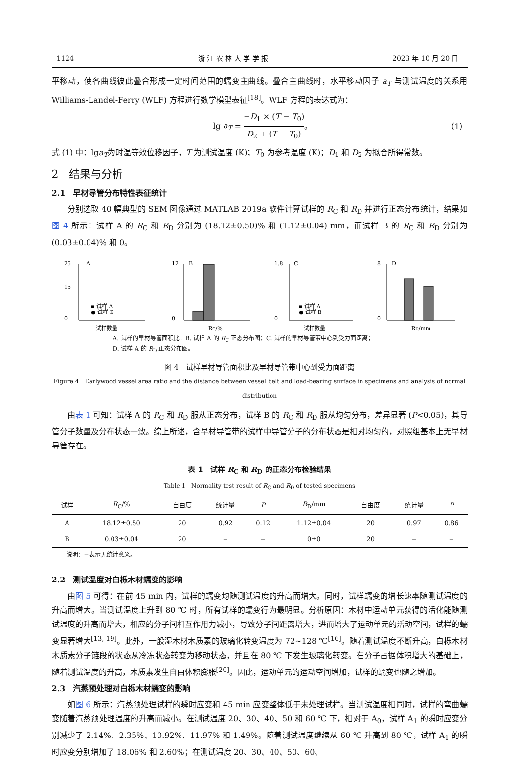1124 浙 江 农 林 大 学 学 报 2023 年 10 月 20 日
平移动，使各曲线彼此叠合形成一定时间范围的蠕变主曲线。叠合主曲线时，水平移动因子 a<sub>T</sub> 与测试温度的关系用 Williams-Landel-Ferry (WLF) 方程进行数学模型表征<sup>[18]</sup>。WLF 方程的表达式为：
lg a<sub>T</sub> = −D<sub>1</sub> × (T − T<sub>0</sub>) D<sub>2</sub> + (T − T<sub>0</sub>)。 （1）
式 (1) 中：lga<sub>T</sub>为时温等效位移因子，T 为测试温度 (K)；T<sub>0</sub> 为参考温度 (K)；D<sub>1</sub> 和 D<sub>2</sub> 为拟合所得常数。
2　结果与分析
2.1　早材导管分布特性表征统计
分别选取 40 幅典型的 SEM 图像通过 MATLAB 2019a 软件计算试样的 R<sub>C</sub> 和 R<sub>D</sub> 并进行正态分布统计，结果如图 4 所示：试样 A 的 R<sub>C</sub> 和 R<sub>D</sub> 分别为 (18.12±0.50)% 和 (1.12±0.04) mm，而试样 B 的 R<sub>C</sub> 和 R<sub>D</sub> 分别为 (0.03±0.04)% 和 0。
A
25
15
0
▪ 试样 A
● 试样 B
试样数量
B
12
0
RC/%
C
1.8
0
▪ 试样 A
● 试样 B
试样数量
D
8
0
RD/mm
A. 试样的早材导管面积比；B. 试样 A 的 R<sub>C</sub> 正态分布图；C. 试样的早材导管带中心到受力面距离；
D. 试样 A 的 R<sub>D</sub> 正态分布图。
图 4　试样早材导管面积比及早材导管带中心到受力面距离
Figure 4　Earlywood vessel area ratio and the distance between vessel belt and load-bearing surface in specimens and analysis of normal distribution
由表 1 可知：试样 A 的 R<sub>C</sub> 和 R<sub>D</sub> 服从正态分布，试样 B 的 R<sub>C</sub> 和 R<sub>D</sub> 服从均匀分布，差异显著 (P<0.05)，其导管分子数量及分布状态一致。综上所述，含早材导管带的试样中导管分子的分布状态是相对均匀的，对照组基本上无早材导管存在。
表 1　试样 R<sub>C</sub> 和 R<sub>D</sub> 的正态分布检验结果
Table 1　Normality test result of R<sub>C</sub> and R<sub>D</sub> of tested specimens
| 试样 | R<sub>C</sub>/% | 自由度 | 统计量 | P | R<sub>D</sub>/mm | 自由度 | 统计量 | P |
| --- | --- | --- | --- | --- | --- | --- | --- | --- |
| A | 18.12±0.50 | 20 | 0.92 | 0.12 | 1.12±0.04 | 20 | 0.97 | 0.86 |
| B | 0.03±0.04 | 20 | − | − | 0±0 | 20 | − | − |
说明：−表示无统计意义。
2.2　测试温度对白栎木材蠕变的影响
由图 5 可得：在前 45 min 内，试样的蠕变均随测试温度的升高而增大。同时，试样蠕变的增长速率随测试温度的升高而增大。当测试温度上升到 80 ℃ 时，所有试样的蠕变行为最明显。分析原因：木材中运动单元获得的活化能随测试温度的升高而增大，相应的分子间相互作用力减小，导致分子间距离增大，进而增大了运动单元的活动空间，试样的蠕变显著增大<sup>[13, 19]</sup>。此外，一般湿木材木质素的玻璃化转变温度为 72~128 ℃<sup>[16]</sup>。随着测试温度不断升高，白栎木材木质素分子链段的状态从冷冻状态转变为移动状态，并且在 80 ℃ 下发生玻璃化转变。在分子占据体积增大的基础上，随着测试温度的升高，木质素发生自由体积膨胀<sup>[20]</sup>。因此，运动单元的运动空间增加，试样的蠕变也随之增加。
2.3　汽蒸预处理对白栎木材蠕变的影响
如图 6 所示：汽蒸预处理试样的瞬时应变和 45 min 应变整体低于未处理试样。当测试温度相同时，试样的弯曲蠕变随着汽蒸预处理温度的升高而减小。在测试温度 20、30、40、50 和 60 ℃ 下，相对于 A<sub>0</sub>，试样 A<sub>1</sub> 的瞬时应变分别减少了 2.14%、2.35%、10.92%、11.97% 和 1.49%。随着测试温度继续从 60 ℃ 升高到 80 ℃，试样 A<sub>1</sub> 的瞬时应变分别增加了 18.06% 和 2.60%；在测试温度 20、30、40、50、60、